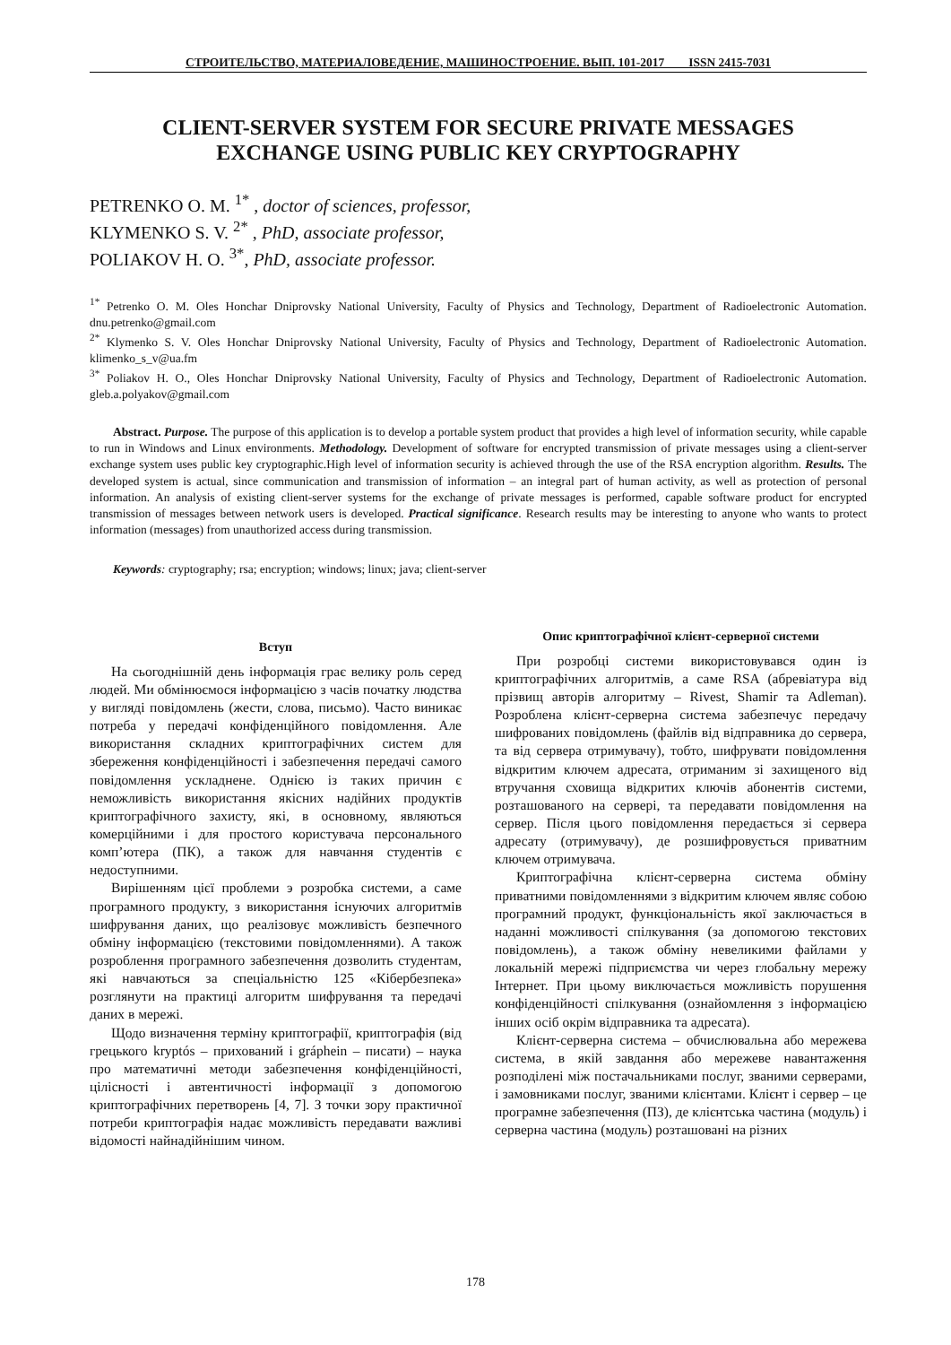СТРОИТЕЛЬСТВО, МАТЕРИАЛОВЕДЕНИЕ, МАШИНОСТРОЕНИЕ. ВЫП. 101-2017 ISSN 2415-7031
CLIENT-SERVER SYSTEM FOR SECURE PRIVATE MESSAGES
EXCHANGE USING PUBLIC KEY CRYPTOGRAPHY
PETRENKO O. M. <sup>1*</sup> , doctor of sciences, professor,
KLYMENKO S. V. <sup>2*</sup> , PhD, associate professor,
POLIAKOV H. O. <sup>3*</sup>, PhD, associate professor.
<sup>1*</sup> Petrenko O. M. Oles Honchar Dniprovsky National University, Faculty of Physics and Technology, Department of Radioelectronic Automation. dnu.petrenko@gmail.com
<sup>2*</sup> Klymenko S. V. Oles Honchar Dniprovsky National University, Faculty of Physics and Technology, Department of Radioelectronic Automation. klimenko_s_v@ua.fm
<sup>3*</sup> Poliakov H. O., Oles Honchar Dniprovsky National University, Faculty of Physics and Technology, Department of Radioelectronic Automation. gleb.a.polyakov@gmail.com
Abstract. Purpose. The purpose of this application is to develop a portable system product that provides a high level of information security, while capable to run in Windows and Linux environments. Methodology. Development of software for encrypted transmission of private messages using a client-server exchange system uses public key cryptographic.High level of information security is achieved through the use of the RSA encryption algorithm. Results. The developed system is actual, since communication and transmission of information – an integral part of human activity, as well as protection of personal information. An analysis of existing client-server systems for the exchange of private messages is performed, capable software product for encrypted transmission of messages between network users is developed. Practical significance. Research results may be interesting to anyone who wants to protect information (messages) from unauthorized access during transmission.
Keywords: cryptography; rsa; encryption; windows; linux; java; client-server
Вступ
На сьогоднішній день інформація грає велику роль серед людей. Ми обмінюємося інформацією з часів початку людства у вигляді повідомлень (жести, слова, письмо). Часто виникає потреба у передачі конфіденційного повідомлення. Але використання складних криптографічних систем для збереження конфіденційності і забезпечення передачі самого повідомлення ускладнене. Однією із таких причин є неможливість використання якісних надійних продуктів криптографічного захисту, які, в основному, являються комерційними і для простого користувача персонального комп’ютера (ПК), а також для навчання студентів є недоступними.
Вирішенням цієї проблеми э розробка системи, а саме програмного продукту, з використання існуючих алгоритмів шифрування даних, що реалізовує можливість безпечного обміну інформацією (текстовими повідомленнями). А також розроблення програмного забезпечення дозволить студентам, які навчаються за спеціальністю 125 «Кібербезпека» розглянути на практиці алгоритм шифрування та передачі даних в мережі.
Щодо визначення терміну криптографії, криптографія (від грецького kryptós – прихований і gráphein – писати) – наука про математичні методи забезпечення конфіденційності, цілісності і автентичності інформації з допомогою криптографічних перетворень [4, 7]. З точки зору практичної потреби криптографія надає можливість передавати важливі відомості найнадійнішим чином.
Опис криптографічної клієнт-серверної системи
При розробці системи використовувався один із криптографічних алгоритмів, а саме RSA (абревіатура від прізвищ авторів алгоритму – Rivest, Shamir та Adleman). Розроблена клієнт-серверна система забезпечує передачу шифрованих повідомлень (файлів від відправника до сервера, та від сервера отримувачу), тобто, шифрувати повідомлення відкритим ключем адресата, отриманим зі захищеного від втручання сховища відкритих ключів абонентів системи, розташованого на сервері, та передавати повідомлення на сервер. Після цього повідомлення передається зі сервера адресату (отримувачу), де розшифровується приватним ключем отримувача.
Криптографічна клієнт-серверна система обміну приватними повідомленнями з відкритим ключем являє собою програмний продукт, функціональність якої заключається в наданні можливості спілкування (за допомогою текстових повідомлень), а також обміну невеликими файлами у локальній мережі підприємства чи через глобальну мережу Інтернет. При цьому виключається можливість порушення конфіденційності спілкування (ознайомлення з інформацією інших осіб окрім відправника та адресата).
Клієнт-серверна система – обчислювальна або мережева система, в якій завдання або мережеве навантаження розподілені між постачальниками послуг, званими серверами, і замовниками послуг, званими клієнтами. Клієнт і сервер – це програмне забезпечення (ПЗ), де клієнтська частина (модуль) і серверна частина (модуль) розташовані на різних
178